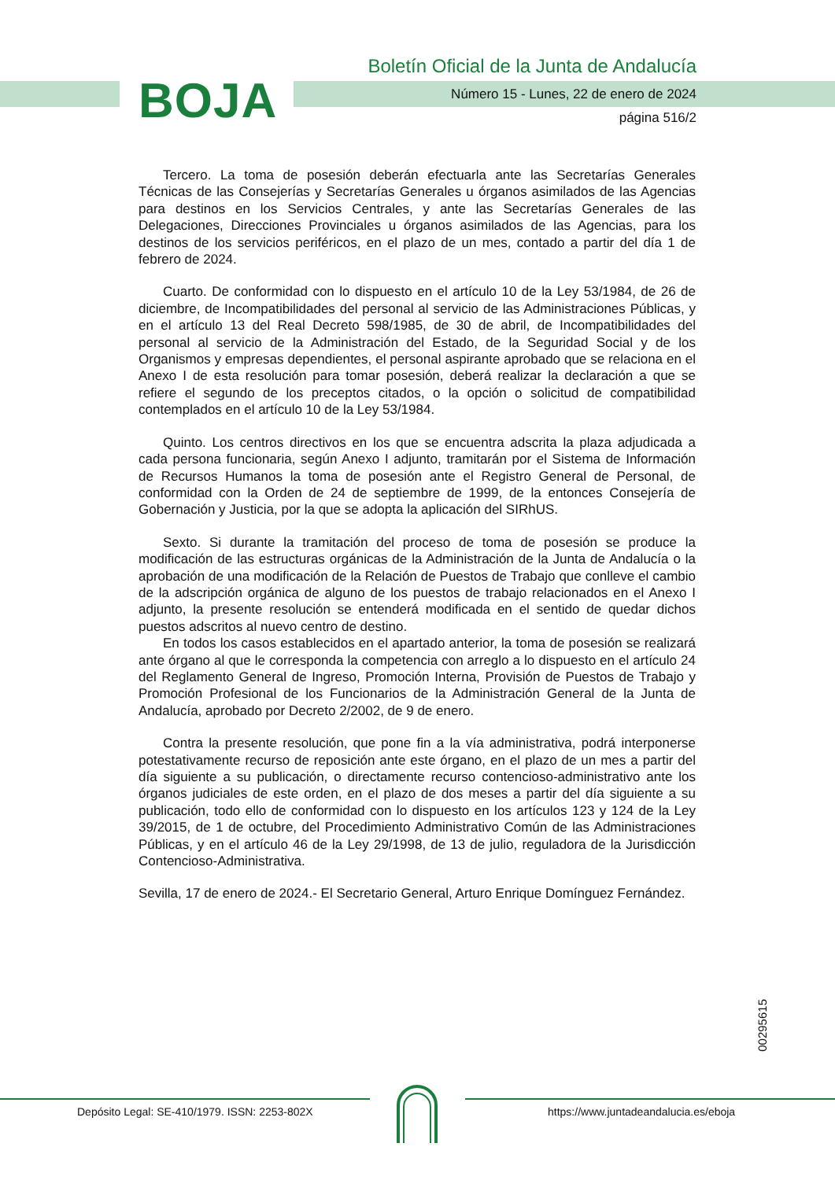BOJA
Boletín Oficial de la Junta de Andalucía
Número 15 - Lunes, 22 de enero de 2024
página 516/2
Tercero. La toma de posesión deberán efectuarla ante las Secretarías Generales Técnicas de las Consejerías y Secretarías Generales u órganos asimilados de las Agencias para destinos en los Servicios Centrales, y ante las Secretarías Generales de las Delegaciones, Direcciones Provinciales u órganos asimilados de las Agencias, para los destinos de los servicios periféricos, en el plazo de un mes, contado a partir del día 1 de febrero de 2024.
Cuarto. De conformidad con lo dispuesto en el artículo 10 de la Ley 53/1984, de 26 de diciembre, de Incompatibilidades del personal al servicio de las Administraciones Públicas, y en el artículo 13 del Real Decreto 598/1985, de 30 de abril, de Incompatibilidades del personal al servicio de la Administración del Estado, de la Seguridad Social y de los Organismos y empresas dependientes, el personal aspirante aprobado que se relaciona en el Anexo I de esta resolución para tomar posesión, deberá realizar la declaración a que se refiere el segundo de los preceptos citados, o la opción o solicitud de compatibilidad contemplados en el artículo 10 de la Ley 53/1984.
Quinto. Los centros directivos en los que se encuentra adscrita la plaza adjudicada a cada persona funcionaria, según Anexo I adjunto, tramitarán por el Sistema de Información de Recursos Humanos la toma de posesión ante el Registro General de Personal, de conformidad con la Orden de 24 de septiembre de 1999, de la entonces Consejería de Gobernación y Justicia, por la que se adopta la aplicación del SIRhUS.
Sexto. Si durante la tramitación del proceso de toma de posesión se produce la modificación de las estructuras orgánicas de la Administración de la Junta de Andalucía o la aprobación de una modificación de la Relación de Puestos de Trabajo que conlleve el cambio de la adscripción orgánica de alguno de los puestos de trabajo relacionados en el Anexo I adjunto, la presente resolución se entenderá modificada en el sentido de quedar dichos puestos adscritos al nuevo centro de destino.
En todos los casos establecidos en el apartado anterior, la toma de posesión se realizará ante órgano al que le corresponda la competencia con arreglo a lo dispuesto en el artículo 24 del Reglamento General de Ingreso, Promoción Interna, Provisión de Puestos de Trabajo y Promoción Profesional de los Funcionarios de la Administración General de la Junta de Andalucía, aprobado por Decreto 2/2002, de 9 de enero.
Contra la presente resolución, que pone fin a la vía administrativa, podrá interponerse potestativamente recurso de reposición ante este órgano, en el plazo de un mes a partir del día siguiente a su publicación, o directamente recurso contencioso-administrativo ante los órganos judiciales de este orden, en el plazo de dos meses a partir del día siguiente a su publicación, todo ello de conformidad con lo dispuesto en los artículos 123 y 124 de la Ley 39/2015, de 1 de octubre, del Procedimiento Administrativo Común de las Administraciones Públicas, y en el artículo 46 de la Ley 29/1998, de 13 de julio, reguladora de la Jurisdicción Contencioso-Administrativa.
Sevilla, 17 de enero de 2024.- El Secretario General, Arturo Enrique Domínguez Fernández.
00295615
Depósito Legal: SE-410/1979. ISSN: 2253-802X
https://www.juntadeandalucia.es/eboja